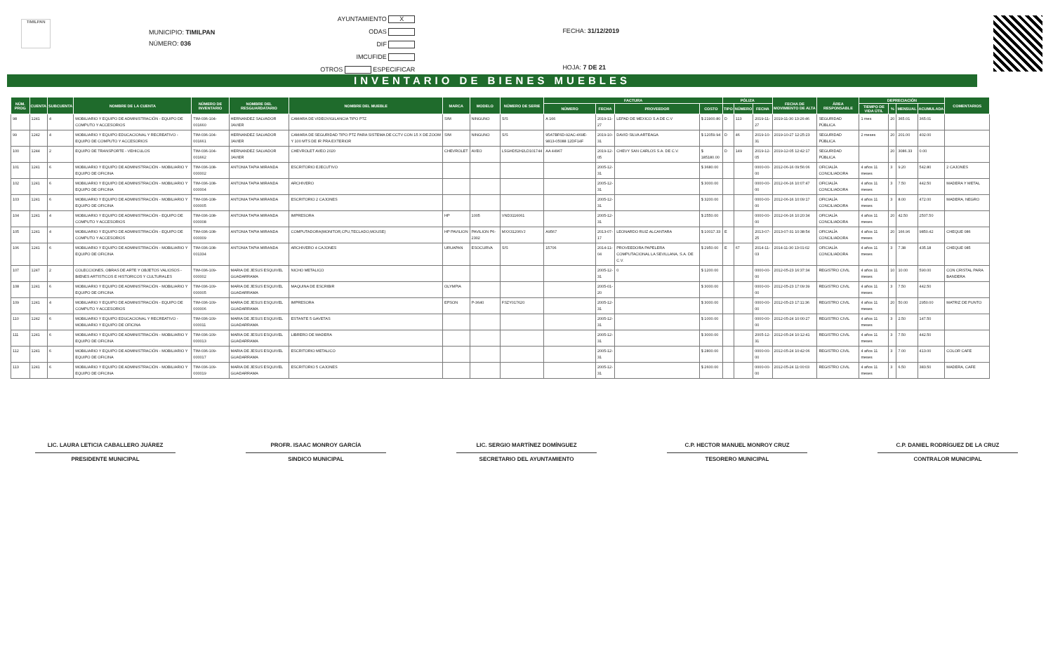TIMILPAN
MUNICIPIO: TIMILPAN
NÚMERO: 036
AYUNTAMIENTO X
ODAS
DIF
IMCUFIDE
OTROS ESPECIFICAR
FECHA: 31/12/2019
HOJA: 7 DE 21
INVENTARIO DE BIENES MUEBLES
| NÚM. PROG | CUENTA | SUBCUENTA | NOMBRE DE LA CUENTA | NÚMERO DE INVENTARIO | NOMBRE DEL RESGUARDATARIO | NOMBRE DEL MUEBLE | MARCA | MODELO | NÚMERO DE SERIE | FACTURA | | | | PÓLIZA | | | FECHA DE MOVIMIENTO DE ALTA | ÁREA RESPONSABLE | DEPRECIACIÓN | | | | COMENTARIOS |
| --- | --- | --- | --- | --- | --- | --- | --- | --- | --- | --- | --- | --- | --- | --- | --- | --- | --- | --- | --- | --- | --- | --- | --- |
| | | | | | | | | | | NÚMERO | FECHA | PROVEEDOR | COSTO | TIPO | NÚMERO | FECHA | | | TIEMPO DE VIDA ÚTIL | % | MENSUAL | ACUMULADA | |
| 98 | 1241 | 4 | MOBILIARIO Y EQUIPO DE ADMINISTRACIÓN - EQUIPO DE COMPUTO Y ACCESORIOS | TIM-036-104-001660 | HERNANDEZ SALVADOR JAVIER | CAMARA DE VIDEOVIGILANCIA TIPO PTZ | S/M | NINGUNO | S/S | A 166 | 2019-11-27 | LEPAD DE MEXICO S.A DE C.V | $ 21900.80 | D | 113 | 2019-11-27 | 2019-11-30 13:26:46 | SEGURIDAD PÚBLICA | 1 mes | 20 | 365.01 | 365.01 | |
| 99 | 1242 | 4 | MOBILIARIO Y EQUIPO EDUCACIONAL Y RECREATIVO - EQUIPO DE COMPUTO Y ACCESORIOS | TIM-036-104-001661 | HERNANDEZ SALVADOR JAVIER | CAMARA DE SEGURIDAD TIPO PTZ PARA SISTEMA DE CCTV CON 15 X DE ZOOM Y 100 MTS DE IR PRA EXTERIOR | S/M | NINGUNO | S/S | 95A7BF6D-92AC-469E-9813-05088 12DF14F | 2019-10-31 | DAVID SILVA ARTEAGA | $ 12059.94 | D | 46 | 2019-10-31 | 2019-10-27 12:25:23 | SEGURIDAD PÚBLICA | 2 meses | 20 | 201.00 | 402.00 | |
| 100 | 1244 | 2 | EQUIPO DE TRANSPORTE - VEHICULOS | TIM-036-104-001662 | HERNANDEZ SALVADOR JAVIER | CHEVROLET AVEO 2020 | CHEVROLET | AVEO | LSGHD52H2LD101744 | AA 44967 | 2019-12-05 | CHEVY SAN CARLOS S.A. DE C.V. | $ 185180.00 | D | 149 | 2019-12-05 | 2019-12-05 12:42:17 | SEGURIDAD PÚBLICA | | 20 | 3086.33 | 0.00 | |
| 101 | 1241 | 6 | MOBILIARIO Y EQUIPO DE ADMINISTRACIÓN - MOBILIARIO Y EQUIPO DE OFICINA | TIM-036-108-000002 | ANTONIA TAPIA MIRANDA | ESCRITORIO EJECUTIVO | | | | | 2005-12-31 | | $ 3680.00 | | | 0000-00-00 | 2012-06-16 09:56:06 | OFICIALÍA CONCILIADORA | 4 años 11 meses | 3 | 9.20 | 542.80 | 2 CAJONES |
| 102 | 1241 | 6 | MOBILIARIO Y EQUIPO DE ADMINISTRACIÓN - MOBILIARIO Y EQUIPO DE OFICINA | TIM-036-108-000004 | ANTONIA TAPIA MIRANDA | ARCHIVERO | | | | | 2005-12-31 | | $ 3000.00 | | | 0000-00-00 | 2012-06-16 10:07:47 | OFICIALÍA CONCILIADORA | 4 años 11 meses | 3 | 7.50 | 442.50 | MADERA Y METAL |
| 103 | 1241 | 6 | MOBILIARIO Y EQUIPO DE ADMINISTRACIÓN - MOBILIARIO Y EQUIPO DE OFICINA | TIM-036-108-000005 | ANTONIA TAPIA MIRANDA | ESCRITORIO 2 CAJONES | | | | | 2005-12-31 | | $ 3200.00 | | | 0000-00-00 | 2012-06-16 10:09:17 | OFICIALÍA CONCILIADORA | 4 años 11 meses | 3 | 8.00 | 472.00 | MADERA, NEGRO |
| 104 | 1241 | 4 | MOBILIARIO Y EQUIPO DE ADMINISTRACIÓN - EQUIPO DE COMPUTO Y ACCESORIOS | TIM-036-108-000008 | ANTONIA TAPIA MIRANDA | IMPRESORA | HP | 1005 | VND3116061 | | 2005-12-31 | | $ 2550.00 | | | 0000-00-00 | 2012-06-16 10:20:34 | OFICIALÍA CONCILIADORA | 4 años 11 meses | 20 | 42.50 | 2507.50 | |
| 105 | 1241 | 4 | MOBILIARIO Y EQUIPO DE ADMINISTRACIÓN - EQUIPO DE COMPUTO Y ACCESORIOS | TIM-036-108-000009 | ANTONIA TAPIA MIRANDA | COMPUTADORA(MONITOR,CPU,TECLADO,MOUSE) | HP PAVILION | PAVILION P6-2302 | MXX31206VJ | A9567 | 2013-07-17 | LEONARDO RUIZ ALCANTARA | $ 10017.33 | E | | 2013-07-25 | 2013-07-31 10:38:54 | OFICIALÍA CONCILIADORA | 4 años 11 meses | 20 | 166.96 | 9850.42 | CHEQUE 086 |
| 106 | 1241 | 6 | MOBILIARIO Y EQUIPO DE ADMINISTRACIÓN - MOBILIARIO Y EQUIPO DE OFICINA | TIM-036-108-001334 | ANTONIA TAPIA MIRANDA | ARCHIVERO 4 CAJONES | URUAPAN | ESOCURVA | S/S | 15706 | 2014-11-04 | PROVEEDORA PAPELERA COMPUTACIONAL LA SEVILLANA, S.A. DE C.V. | $ 2950.00 | E | 67 | 2014-11-03 | 2014-11-30 13:01:02 | OFICIALÍA CONCILIADORA | 4 años 11 meses | 3 | 7.38 | 435.18 | CHEQUE 085 |
| 107 | 1247 | 2 | COLECCIONES, OBRAS DE ARTE Y OBJETOS VALIOSOS - BIENES ARTISTICOS E HISTORICOS Y CULTURALES | TIM-036-109-000002 | MARIA DE JESUS ESQUIVEL GUADARRAMA | NICHO METALICO | | | | | 2005-12-31 | 0 | $ 1200.00 | | | 0000-00-00 | 2012-05-23 16:37:34 | REGISTRO CIVIL | 4 años 11 meses | 10 | 10.00 | 590.00 | CON CRISTAL PARA BANDERA |
| 108 | 1241 | 6 | MOBILIARIO Y EQUIPO DE ADMINISTRACIÓN - MOBILIARIO Y EQUIPO DE OFICINA | TIM-036-109-000005 | MARIA DE JESUS ESQUIVEL GUADARRAMA | MAQUINA DE ESCRIBIR | OLYMPIA | | | | 2005-01-20 | | $ 3000.00 | | | 0000-00-00 | 2012-05-23 17:09:39 | REGISTRO CIVIL | 4 años 11 meses | 3 | 7.50 | 442.50 | |
| 109 | 1241 | 4 | MOBILIARIO Y EQUIPO DE ADMINISTRACIÓN - EQUIPO DE COMPUTO Y ACCESORIOS | TIM-036-109-000006 | MARIA DE JESUS ESQUIVEL GUADARRAMA | IMPRESORA | EPSON | P-3640 | FSZY017620 | | 2005-12-31 | | $ 3000.00 | | | 0000-00-00 | 2012-05-23 17:11:36 | REGISTRO CIVIL | 4 años 11 meses | 20 | 50.00 | 2950.00 | MATRIZ DE PUNTO |
| 110 | 1242 | 6 | MOBILIARIO Y EQUIPO EDUCACIONAL Y RECREATIVO - MOBILIARIO Y EQUIPO DE OFICINA | TIM-036-109-000011 | MARIA DE JESUS ESQUIVEL GUADARRAMA | ESTANTE 5 GAVETAS | | | | | 2005-12-31 | | $ 1000.00 | | | 0000-00-00 | 2012-05-24 10:00:27 | REGISTRO CIVIL | 4 años 11 meses | 3 | 2.50 | 147.50 | |
| 111 | 1241 | 6 | MOBILIARIO Y EQUIPO DE ADMINISTRACIÓN - MOBILIARIO Y EQUIPO DE OFICINA | TIM-036-109-000013 | MARIA DE JESUS ESQUIVEL GUADARRAMA | LIBRERO DE MADERA | | | | | 2005-12-31 | | $ 3000.00 | | | 2005-12-31 | 2012-05-24 10:12:41 | REGISTRO CIVIL | 4 años 11 meses | 3 | 7.50 | 442.50 | |
| 112 | 1241 | 6 | MOBILIARIO Y EQUIPO DE ADMINISTRACIÓN - MOBILIARIO Y EQUIPO DE OFICINA | TIM-036-109-000017 | MARIA DE JESUS ESQUIVEL GUADARRAMA | ESCRITORIO METALICO | | | | | 2005-12-31 | | $ 2800.00 | | | 0000-00-00 | 2012-05-24 10:42:06 | REGISTRO CIVIL | 4 años 11 meses | 3 | 7.00 | 413.00 | COLOR CAFE |
| 113 | 1241 | 6 | MOBILIARIO Y EQUIPO DE ADMINISTRACIÓN - MOBILIARIO Y EQUIPO DE OFICINA | TIM-036-109-000019 | MARIA DE JESUS ESQUIVEL GUADARRAMA | ESCRITORIO 5 CAJONES | | | | | 2005-12-31 | | $ 2600.00 | | | 0000-00-00 | 2012-05-24 11:00:03 | REGISTRO CIVIL | 4 años 11 meses | 3 | 6.50 | 383.50 | MADERA, CAFE |
LIC. LAURA LETICIA CABALLERO JUÁREZ
PRESIDENTE MUNICIPAL
PROFR. ISAAC MONROY GARCÍA
SINDICO MUNICIPAL
LIC. SERGIO MARTÍNEZ DOMÍNGUEZ
SECRETARIO DEL AYUNTAMIENTO
C.P. HECTOR MANUEL MONROY CRUZ
TESORERO MUNICIPAL
C.P. DANIEL RODRÍGUEZ DE LA CRUZ
CONTRALOR MUNICIPAL